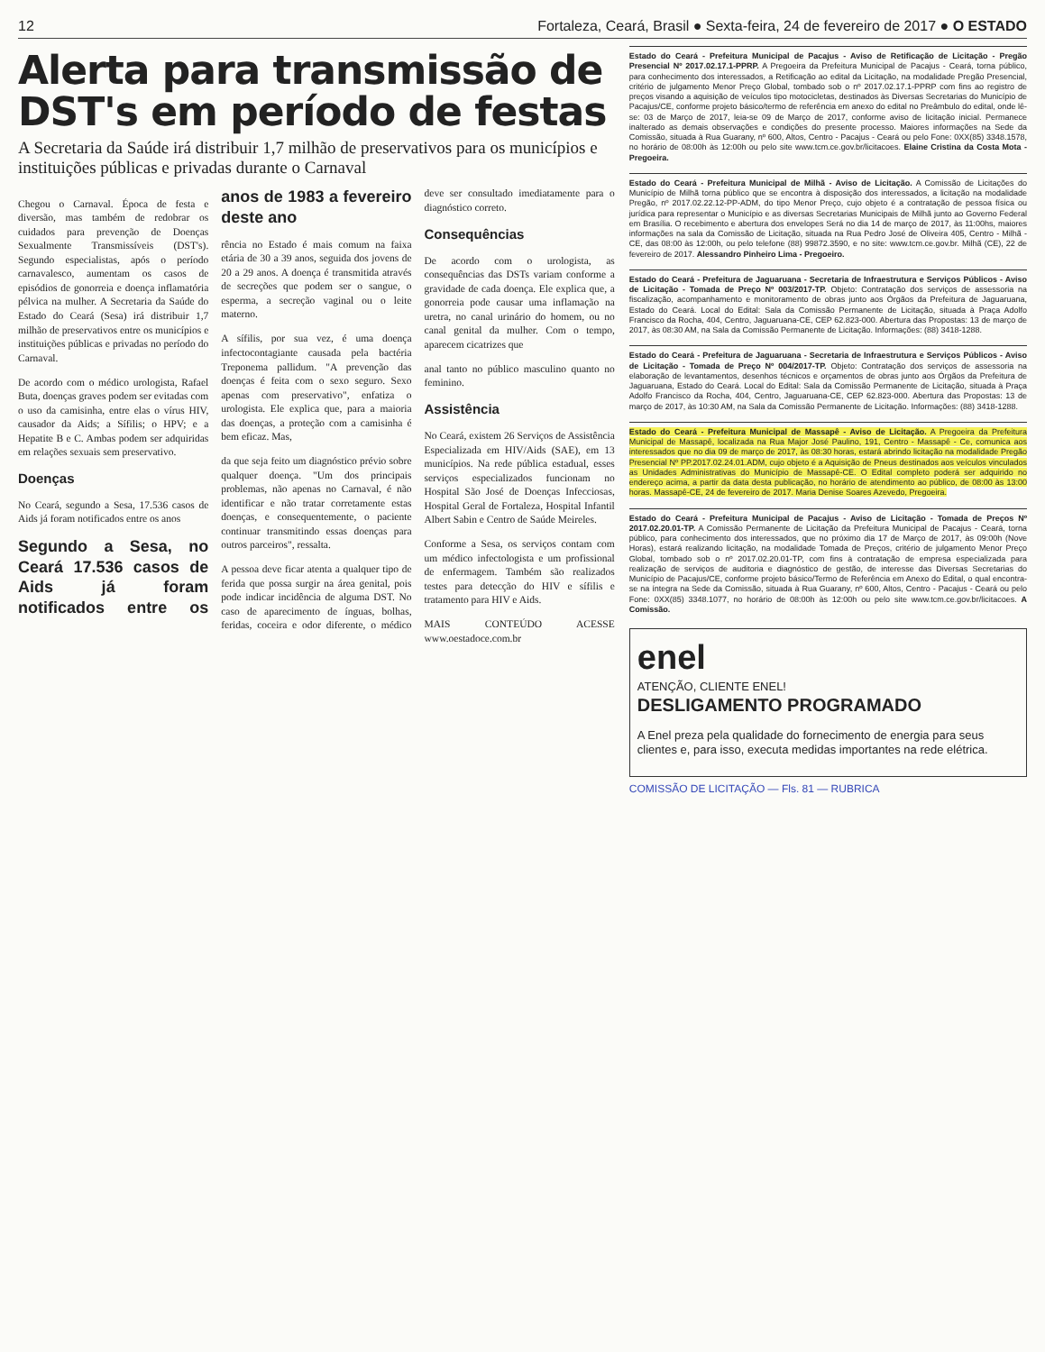12 Fortaleza, Ceará, Brasil ● Sexta-feira, 24 de fevereiro de 2017 ● O ESTADO
Alerta para transmissão de DST's em período de festas
A Secretaria da Saúde irá distribuir 1,7 milhão de preservativos para os municípios e instituições públicas e privadas durante o Carnaval
Chegou o Carnaval. Época de festa e diversão, mas também de redobrar os cuidados para prevenção de Doenças Sexualmente Transmissíveis (DST's). Segundo especialistas, após o período carnavalesco, aumentam os casos de episódios de gonorreia e doença inflamatória pélvica na mulher. A Secretaria da Saúde do Estado do Ceará (Sesa) irá distribuir 1,7 milhão de preservativos entre os municípios e instituições públicas e privadas no período do Carnaval.
De acordo com o médico urologista, Rafael Buta, doenças graves podem ser evitadas com o uso da camisinha, entre elas o vírus HIV, causador da Aids; a Sífilis; o HPV; e a Hepatite B e C. Ambas podem ser adquiridas em relações sexuais sem preservativo.
Doenças
No Ceará, segundo a Sesa, 17.536 casos de Aids já foram notificados entre os anos
Segundo a Sesa, no Ceará 17.536 casos de Aids já foram notificados entre os anos de 1983 a fevereiro deste ano
rência no Estado é mais comum na faixa etária de 30 a 39 anos, seguida dos jovens de 20 a 29 anos. A doença é transmitida através de secreções que podem ser o sangue, o esperma, a secreção vaginal ou o leite materno.
A sífilis, por sua vez, é uma doença infectocontagiante causada pela bactéria Treponema pallidum. "A prevenção das doenças é feita com o sexo seguro. Sexo apenas com preservativo", enfatiza o urologista. Ele explica que, para a maioria das doenças, a proteção com a camisinha é bem eficaz. Mas,
da que seja feito um diagnóstico prévio sobre qualquer doença. "Um dos principais problemas, não apenas no Carnaval, é não identificar e não tratar corretamente estas doenças, e consequentemente, o paciente continuar transmitindo essas doenças para outros parceiros", ressalta.
A pessoa deve ficar atenta a qualquer tipo de ferida que possa surgir na área genital, pois pode indicar incidência de alguma DST. No caso de aparecimento de ínguas, bolhas, feridas, coceira e odor diferente, o médico deve ser consultado imediatamente para o diagnóstico correto.
Consequências
De acordo com o urologista, as consequências das DSTs variam conforme a gravidade de cada doença. Ele explica que, a gonorreia pode causar uma inflamação na uretra, no canal urinário do homem, ou no canal genital da mulher. Com o tempo, aparecem cicatrizes que
anal tanto no público masculino quanto no feminino.
Assistência
No Ceará, existem 26 Serviços de Assistência Especializada em HIV/Aids (SAE), em 13 municípios. Na rede pública estadual, esses serviços especializados funcionam no Hospital São José de Doenças Infecciosas, Hospital Geral de Fortaleza, Hospital Infantil Albert Sabin e Centro de Saúde Meireles.
Conforme a Sesa, os serviços contam com um médico infectologista e um profissional de enfermagem. Também são realizados testes para detecção do HIV e sífilis e tratamento para HIV e Aids.
MAIS CONTEÚDO ACESSE www.oestadoce.com.br
Estado do Ceará - Prefeitura Municipal de Pacajus - Aviso de Retificação de Licitação - Pregão Presencial Nº 2017.02.17.1-PPRP. A Pregoeira da Prefeitura Municipal de Pacajus - Ceará, torna público, para conhecimento dos interessados, a Retificação ao edital da Licitação, na modalidade Pregão Presencial, critério de julgamento Menor Preço Global, tombado sob o nº 2017.02.17.1-PPRP com fins ao registro de preços visando a aquisição de veículos tipo motocicletas, destinados às Diversas Secretarias do Município de Pacajus/CE, conforme projeto básico/termo de referência em anexo do edital no Preâmbulo do edital, onde lê-se: 03 de Março de 2017, leia-se 09 de Março de 2017, conforme aviso de licitação inicial. Permanece inalterado as demais observações e condições do presente processo. Maiores informações na Sede da Comissão, situada à Rua Guarany, nº 600, Altos, Centro - Pacajus - Ceará ou pelo Fone: 0XX(85) 3348.1578, no horário de 08:00h às 12:00h ou pelo site www.tcm.ce.gov.br/licitacoes. Elaine Cristina da Costa Mota - Pregoeira.
Estado do Ceará - Prefeitura Municipal de Milhã - Aviso de Licitação. A Comissão de Licitações do Município de Milhã torna público que se encontra à disposição dos interessados, a licitação na modalidade Pregão, nº 2017.02.22.12-PP-ADM, do tipo Menor Preço, cujo objeto é a contratação de pessoa física ou jurídica para representar o Município e as diversas Secretarias Municipais de Milhã junto ao Governo Federal em Brasília. O recebimento e abertura dos envelopes Será no dia 14 de março de 2017, às 11:00hs, maiores informações na sala da Comissão de Licitação, situada na Rua Pedro José de Oliveira 405, Centro - Milhã - CE, das 08:00 às 12:00h, ou pelo telefone (88) 99872.3590, e no site: www.tcm.ce.gov.br. Milhã (CE), 22 de fevereiro de 2017. Alessandro Pinheiro Lima - Pregoeiro.
Estado do Ceará - Prefeitura de Jaguaruana - Secretaria de Infraestrutura e Serviços Públicos - Aviso de Licitação - Tomada de Preço Nº 003/2017-TP. Objeto: Contratação dos serviços de assessoria na fiscalização, acompanhamento e monitoramento de obras junto aos Órgãos da Prefeitura de Jaguaruana, Estado do Ceará. Local do Edital: Sala da Comissão Permanente de Licitação, situada à Praça Adolfo Francisco da Rocha, 404, Centro, Jaguaruana-CE, CEP 62.823-000. Abertura das Propostas: 13 de março de 2017, às 08:30 AM, na Sala da Comissão Permanente de Licitação. Informações: (88) 3418-1288.
Estado do Ceará - Prefeitura de Jaguaruana - Secretaria de Infraestrutura e Serviços Públicos - Aviso de Licitação - Tomada de Preço Nº 004/2017-TP. Objeto: Contratação dos serviços de assessoria na elaboração de levantamentos, desenhos técnicos e orçamentos de obras junto aos Órgãos da Prefeitura de Jaguaruana, Estado do Ceará. Local do Edital: Sala da Comissão Permanente de Licitação, situada à Praça Adolfo Francisco da Rocha, 404, Centro, Jaguaruana-CE, CEP 62.823-000. Abertura das Propostas: 13 de março de 2017, às 10:30 AM, na Sala da Comissão Permanente de Licitação. Informações: (88) 3418-1288.
Estado do Ceará - Prefeitura Municipal de Massapê - Aviso de Licitação. A Pregoeira da Prefeitura Municipal de Massapê, localizada na Rua Major José Paulino, 191, Centro - Massapê - Ce, comunica aos interessados que no dia 09 de março de 2017, às 08:30 horas, estará abrindo licitação na modalidade Pregão Presencial Nº PP.2017.02.24.01.ADM, cujo objeto é a Aquisição de Pneus destinados aos veículos vinculados as Unidades Administrativas do Município de Massapê-CE. O Edital completo poderá ser adquirido no endereço acima, a partir da data desta publicação, no horário de atendimento ao público, de 08:00 às 13:00 horas. Massapê-CE, 24 de fevereiro de 2017. Maria Denise Soares Azevedo, Pregoeira.
Estado do Ceará - Prefeitura Municipal de Pacajus - Aviso de Licitação - Tomada de Preços Nº 2017.02.20.01-TP. A Comissão Permanente de Licitação da Prefeitura Municipal de Pacajus - Ceará, torna público, para conhecimento dos interessados, que no próximo dia 17 de Março de 2017, às 09:00h (Nove Horas), estará realizando licitação, na modalidade Tomada de Preços, critério de julgamento Menor Preço Global, tombado sob o nº 2017.02.20.01-TP, com fins à contratação de empresa especializada para realização de serviços de auditoria e diagnóstico de gestão, de interesse das Diversas Secretarias do Município de Pacajus/CE, conforme projeto básico/Termo de Referência em Anexo do Edital, o qual encontra-se na íntegra na Sede da Comissão, situada à Rua Guarany, nº 600, Altos, Centro - Pacajus - Ceará ou pelo Fone: 0XX(85) 3348.1077, no horário de 08:00h às 12:00h ou pelo site www.tcm.ce.gov.br/licitacoes. A Comissão.
enel
ATENÇÃO, CLIENTE ENEL!
DESLIGAMENTO PROGRAMADO
A Enel preza pela qualidade do fornecimento de energia para seus clientes e, para isso, executa medidas importantes na rede elétrica.
COMISSÃO DE LICITAÇÃO — Fls. 81 — RUBRICA